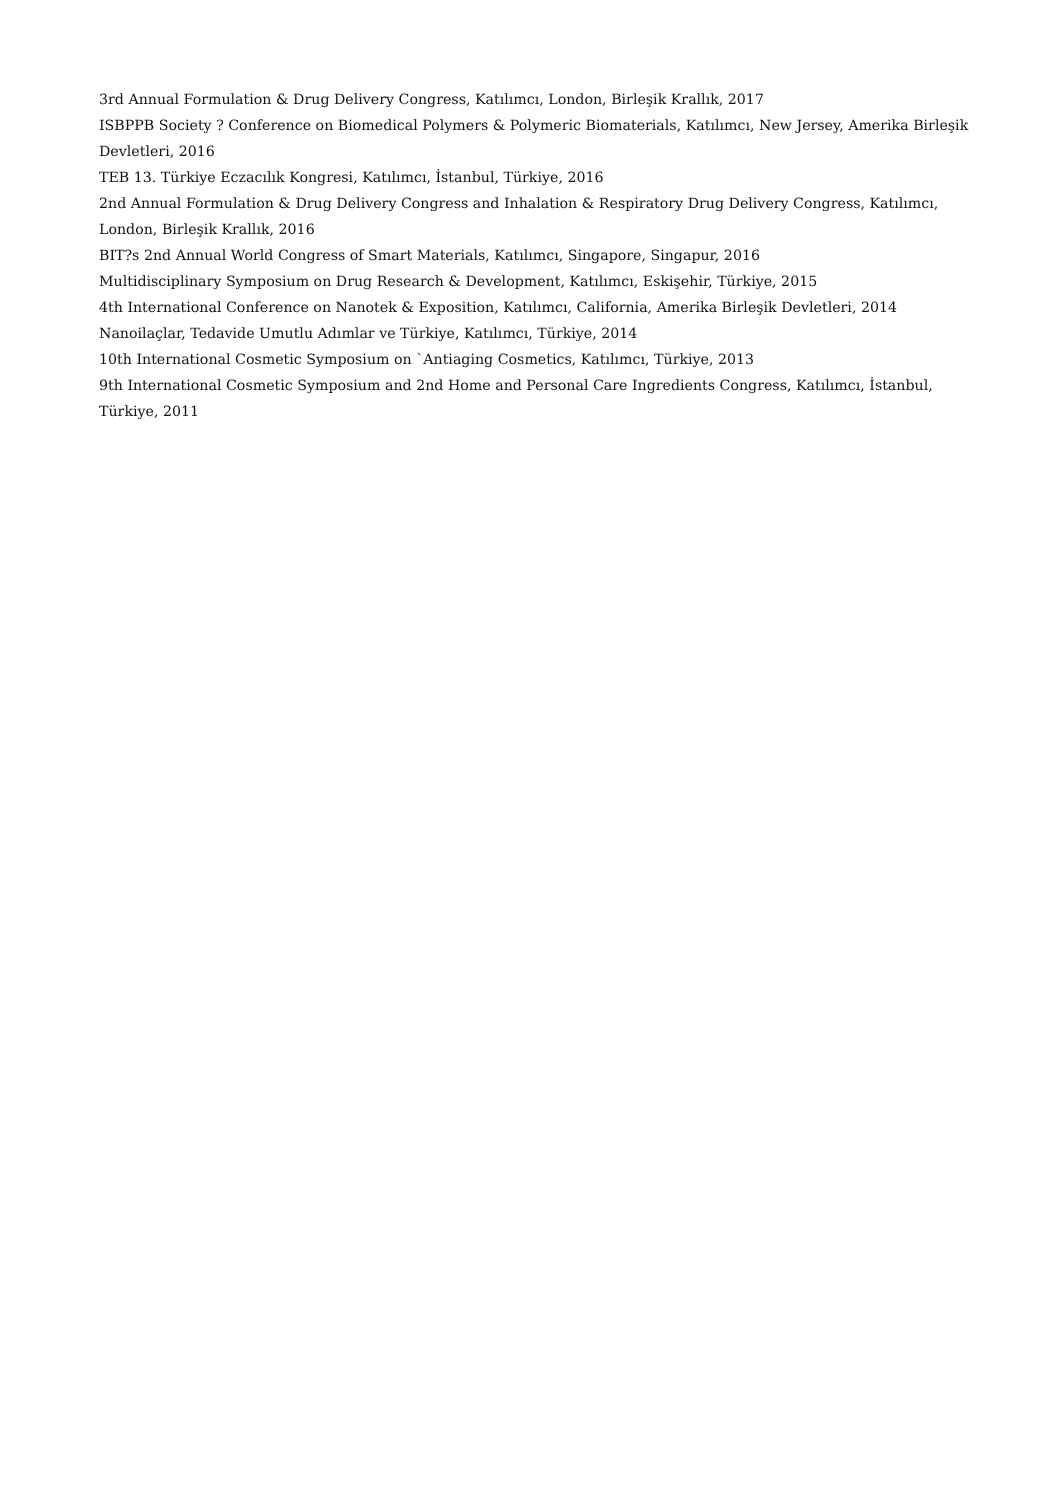3rd Annual Formulation & Drug Delivery Congress, Katılımcı, London, Birleşik Krallık, 2017
ISBPPB Society ? Conference on Biomedical Polymers & Polymeric Biomaterials, Katılımcı, New Jersey, Amerika Birleşik Devletleri, 2016
TEB 13. Türkiye Eczacılık Kongresi, Katılımcı, İstanbul, Türkiye, 2016
2nd Annual Formulation & Drug Delivery Congress and Inhalation & Respiratory Drug Delivery Congress, Katılımcı, London, Birleşik Krallık, 2016
BIT?s 2nd Annual World Congress of Smart Materials, Katılımcı, Singapore, Singapur, 2016
Multidisciplinary Symposium on Drug Research & Development, Katılımcı, Eskişehir, Türkiye, 2015
4th International Conference on Nanotek & Exposition, Katılımcı, California, Amerika Birleşik Devletleri, 2014
Nanoilaçlar, Tedavide Umutlu Adımlar ve Türkiye, Katılımcı, Türkiye, 2014
10th International Cosmetic Symposium on `Antiaging Cosmetics, Katılımcı, Türkiye, 2013
9th International Cosmetic Symposium and 2nd Home and Personal Care Ingredients Congress, Katılımcı, İstanbul, Türkiye, 2011